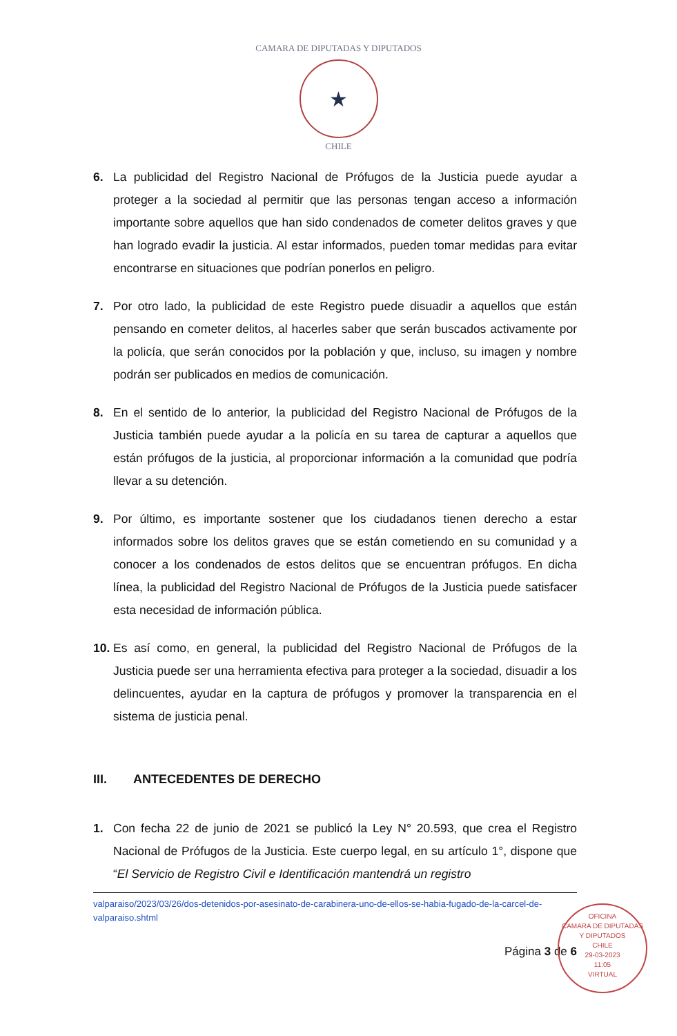CAMARA DE DIPUTADAS Y DIPUTADOS
★
CHILE
6. La publicidad del Registro Nacional de Prófugos de la Justicia puede ayudar a proteger a la sociedad al permitir que las personas tengan acceso a información importante sobre aquellos que han sido condenados de cometer delitos graves y que han logrado evadir la justicia. Al estar informados, pueden tomar medidas para evitar encontrarse en situaciones que podrían ponerlos en peligro.
7. Por otro lado, la publicidad de este Registro puede disuadir a aquellos que están pensando en cometer delitos, al hacerles saber que serán buscados activamente por la policía, que serán conocidos por la población y que, incluso, su imagen y nombre podrán ser publicados en medios de comunicación.
8. En el sentido de lo anterior, la publicidad del Registro Nacional de Prófugos de la Justicia también puede ayudar a la policía en su tarea de capturar a aquellos que están prófugos de la justicia, al proporcionar información a la comunidad que podría llevar a su detención.
9. Por último, es importante sostener que los ciudadanos tienen derecho a estar informados sobre los delitos graves que se están cometiendo en su comunidad y a conocer a los condenados de estos delitos que se encuentran prófugos. En dicha línea, la publicidad del Registro Nacional de Prófugos de la Justicia puede satisfacer esta necesidad de información pública.
10.
Es así como, en general, la publicidad del Registro Nacional de Prófugos de la Justicia puede ser una herramienta efectiva para proteger a la sociedad, disuadir a los delincuentes, ayudar en la captura de prófugos y promover la transparencia en el sistema de justicia penal.
III. ANTECEDENTES DE DERECHO
1. Con fecha 22 de junio de 2021 se publicó la Ley N° 20.593, que crea el Registro Nacional de Prófugos de la Justicia. Este cuerpo legal, en su artículo 1°, dispone que “El Servicio de Registro Civil e Identificación mantendrá un registro
valparaiso/2023/03/26/dos-detenidos-por-asesinato-de-carabinera-uno-de-ellos-se-habia-fugado-de-la-carcel-de-valparaiso.shtml
Página 3 de 6
OFICINA
CAMARA DE DIPUTADAS Y DIPUTADOS
CHILE
29-03-2023
11:05
VIRTUAL